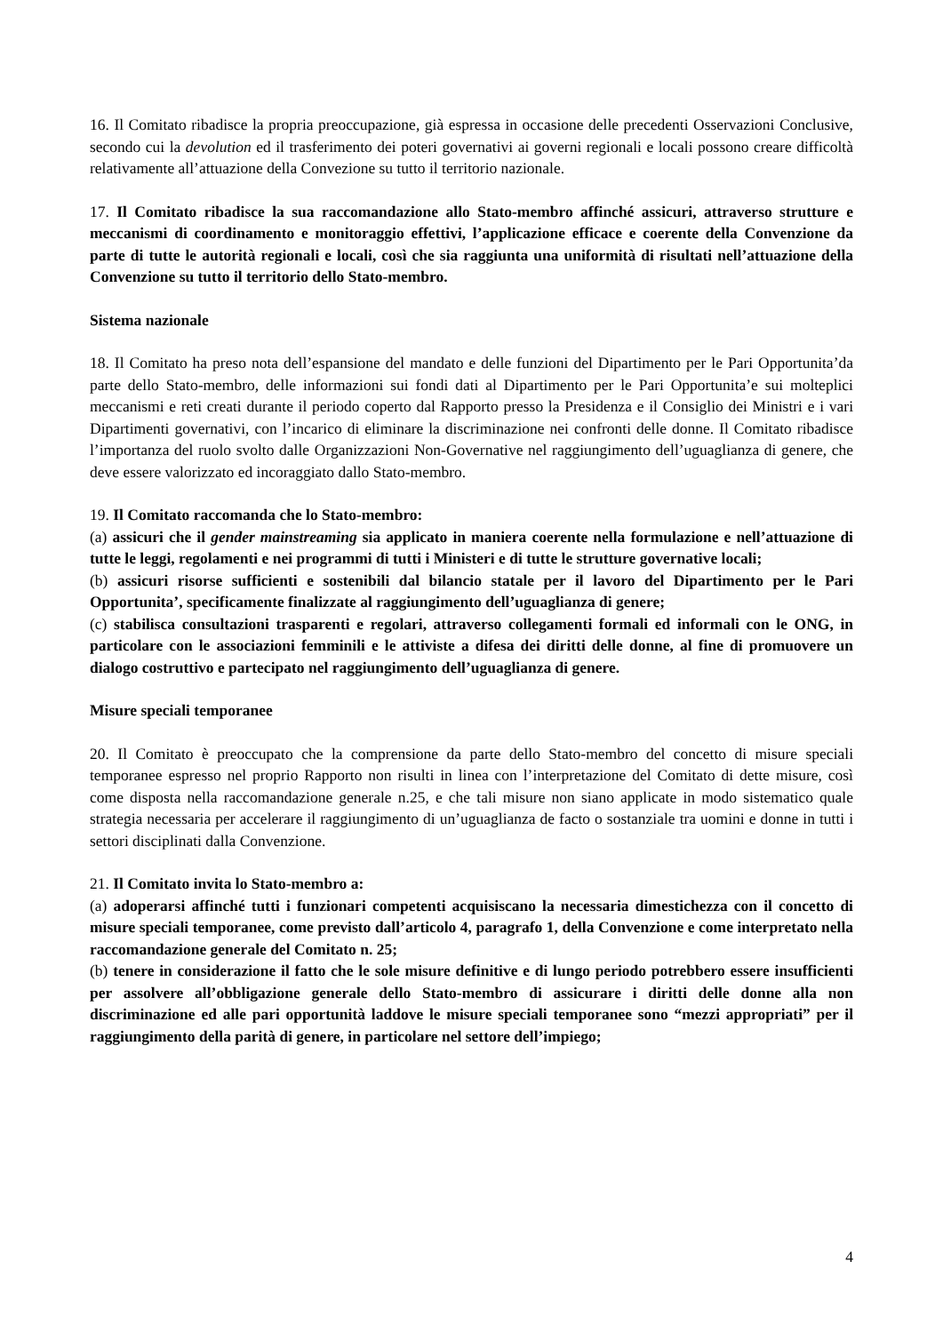16. Il Comitato ribadisce la propria preoccupazione, già espressa in occasione delle precedenti Osservazioni Conclusive, secondo cui la devolution ed il trasferimento dei poteri governativi ai governi regionali e locali possono creare difficoltà relativamente all’attuazione della Convezione su tutto il territorio nazionale.
17. Il Comitato ribadisce la sua raccomandazione allo Stato-membro affinché assicuri, attraverso strutture e meccanismi di coordinamento e monitoraggio effettivi, l’applicazione efficace e coerente della Convenzione da parte di tutte le autorità regionali e locali, così che sia raggiunta una uniformità di risultati nell’attuazione della Convenzione su tutto il territorio dello Stato-membro.
Sistema nazionale
18. Il Comitato ha preso nota dell’espansione del mandato e delle funzioni del Dipartimento per le Pari Opportunita’da parte dello Stato-membro, delle informazioni sui fondi dati al Dipartimento per le Pari Opportunita’e sui molteplici meccanismi e reti creati durante il periodo coperto dal Rapporto presso la Presidenza e il Consiglio dei Ministri e i vari Dipartimenti governativi, con l’incarico di eliminare la discriminazione nei confronti delle donne. Il Comitato ribadisce l’importanza del ruolo svolto dalle Organizzazioni Non-Governative nel raggiungimento dell’uguaglianza di genere, che deve essere valorizzato ed incoraggiato dallo Stato-membro.
19. Il Comitato raccomanda che lo Stato-membro:
(a) assicuri che il gender mainstreaming sia applicato in maniera coerente nella formulazione e nell’attuazione di tutte le leggi, regolamenti e nei programmi di tutti i Ministeri e di tutte le strutture governative locali;
(b) assicuri risorse sufficienti e sostenibili dal bilancio statale per il lavoro del Dipartimento per le Pari Opportunita’, specificamente finalizzate al raggiungimento dell’uguaglianza di genere;
(c) stabilisca consultazioni trasparenti e regolari, attraverso collegamenti formali ed informali con le ONG, in particolare con le associazioni femminili e le attiviste a difesa dei diritti delle donne, al fine di promuovere un dialogo costruttivo e partecipato nel raggiungimento dell’uguaglianza di genere.
Misure speciali temporanee
20. Il Comitato è preoccupato che la comprensione da parte dello Stato-membro del concetto di misure speciali temporanee espresso nel proprio Rapporto non risulti in linea con l’interpretazione del Comitato di dette misure, così come disposta nella raccomandazione generale n.25, e che tali misure non siano applicate in modo sistematico quale strategia necessaria per accelerare il raggiungimento di un’uguaglianza de facto o sostanziale tra uomini e donne in tutti i settori disciplinati dalla Convenzione.
21. Il Comitato invita lo Stato-membro a:
(a) adoperarsi affinché tutti i funzionari competenti acquisiscano la necessaria dimestichezza con il concetto di misure speciali temporanee, come previsto dall’articolo 4, paragrafo 1, della Convenzione e come interpretato nella raccomandazione generale del Comitato n. 25;
(b) tenere in considerazione il fatto che le sole misure definitive e di lungo periodo potrebbero essere insufficienti per assolvere all’obbligazione generale dello Stato-membro di assicurare i diritti delle donne alla non discriminazione ed alle pari opportunità laddove le misure speciali temporanee sono “mezzi appropriati” per il raggiungimento della parità di genere, in particolare nel settore dell’impiego;
4